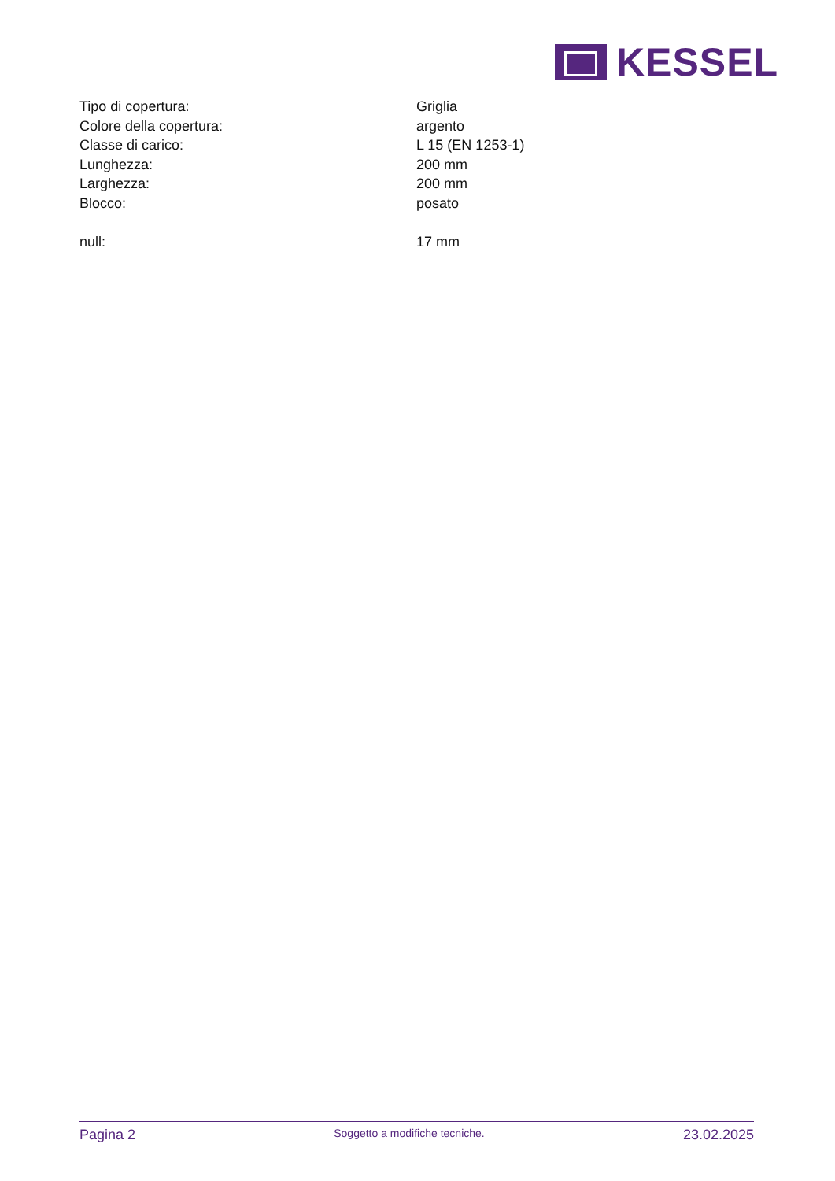KESSEL
| Tipo di copertura: | Griglia |
| Colore della copertura: | argento |
| Classe di carico: | L 15 (EN 1253-1) |
| Lunghezza: | 200 mm |
| Larghezza: | 200 mm |
| Blocco: | posato |
| null: | 17 mm |
Pagina 2 Soggetto a modifiche tecniche. 23.02.2025